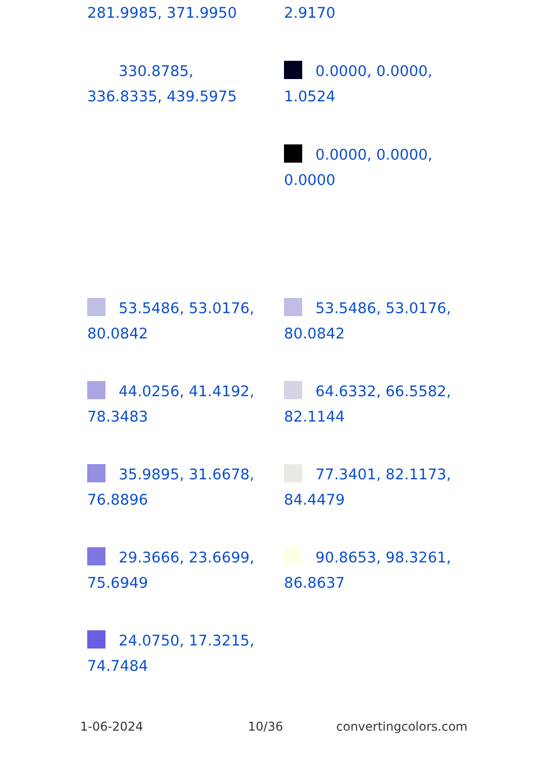281.9985, 371.9950 2.9170
330.8785, 336.8335, 439.5975
0.0000, 0.0000, 1.0524
0.0000, 0.0000, 0.0000
53.5486, 53.0176, 80.0842
53.5486, 53.0176, 80.0842
44.0256, 41.4192, 78.3483
64.6332, 66.5582, 82.1144
35.9895, 31.6678, 76.8896
77.3401, 82.1173, 84.4479
29.3666, 23.6699, 75.6949
90.8653, 98.3261, 86.8637
24.0750, 17.3215, 74.7484
1-06-2024 10/36 convertingcolors.com